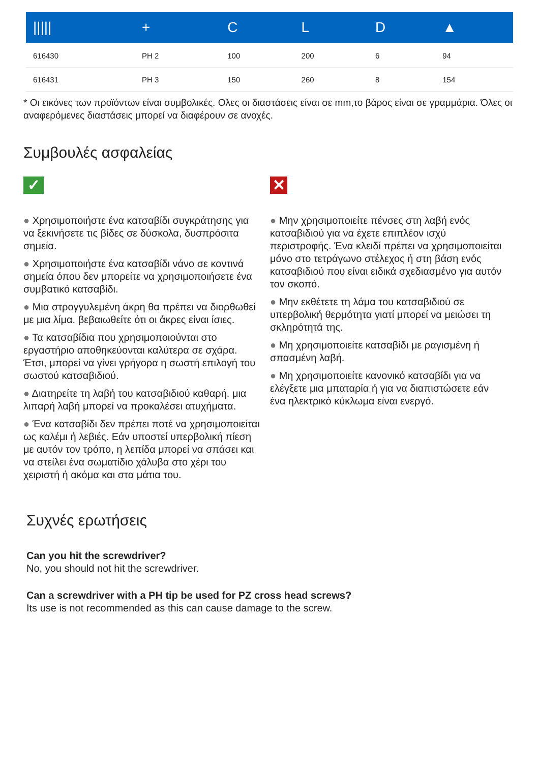| ///// | + | C | L | D | ▲ |
| --- | --- | --- | --- | --- | --- |
| 616430 | PH 2 | 100 | 200 | 6 | 94 |
| 616431 | PH 3 | 150 | 260 | 8 | 154 |
* Οι εικόνες των προϊόντων είναι συμβολικές. Ολες οι διαστάσεις είναι σε mm,το βάρος είναι σε γραμμάρια. Όλες οι αναφερόμενες διαστάσεις μπορεί να διαφέρουν σε ανοχές.
Συμβουλές ασφαλείας
✓
● Χρησιμοποιήστε ένα κατσαβίδι συγκράτησης για να ξεκινήσετε τις βίδες σε δύσκολα, δυσπρόσιτα σημεία.
● Χρησιμοποιήστε ένα κατσαβίδι νάνο σε κοντινά σημεία όπου δεν μπορείτε να χρησιμοποιήσετε ένα συμβατικό κατσαβίδι.
● Μια στρογγυλεμένη άκρη θα πρέπει να διορθωθεί με μια λίμα. βεβαιωθείτε ότι οι άκρες είναι ίσιες.
● Τα κατσαβίδια που χρησιμοποιούνται στο εργαστήριο αποθηκεύονται καλύτερα σε σχάρα. Έτσι, μπορεί να γίνει γρήγορα η σωστή επιλογή του σωστού κατσαβιδιού.
● Διατηρείτε τη λαβή του κατσαβιδιού καθαρή. μια λιπαρή λαβή μπορεί να προκαλέσει ατυχήματα.
● Ένα κατσαβίδι δεν πρέπει ποτέ να χρησιμοποιείται ως καλέμι ή λεβιές. Εάν υποστεί υπερβολική πίεση με αυτόν τον τρόπο, η λεπίδα μπορεί να σπάσει και να στείλει ένα σωματίδιο χάλυβα στο χέρι του χειριστή ή ακόμα και στα μάτια του.
✕
● Μην χρησιμοποιείτε πένσες στη λαβή ενός κατσαβιδιού για να έχετε επιπλέον ισχύ περιστροφής. Ένα κλειδί πρέπει να χρησιμοποιείται μόνο στο τετράγωνο στέλεχος ή στη βάση ενός κατσαβιδιού που είναι ειδικά σχεδιασμένο για αυτόν τον σκοπό.
● Μην εκθέτετε τη λάμα του κατσαβιδιού σε υπερβολική θερμότητα γιατί μπορεί να μειώσει τη σκληρότητά της.
● Μη χρησιμοποιείτε κατσαβίδι με ραγισμένη ή σπασμένη λαβή.
● Μη χρησιμοποιείτε κανονικό κατσαβίδι για να ελέγξετε μια μπαταρία ή για να διαπιστώσετε εάν ένα ηλεκτρικό κύκλωμα είναι ενεργό.
Συχνές ερωτήσεις
Can you hit the screwdriver?
No, you should not hit the screwdriver.
Can a screwdriver with a PH tip be used for PZ cross head screws?
Its use is not recommended as this can cause damage to the screw.